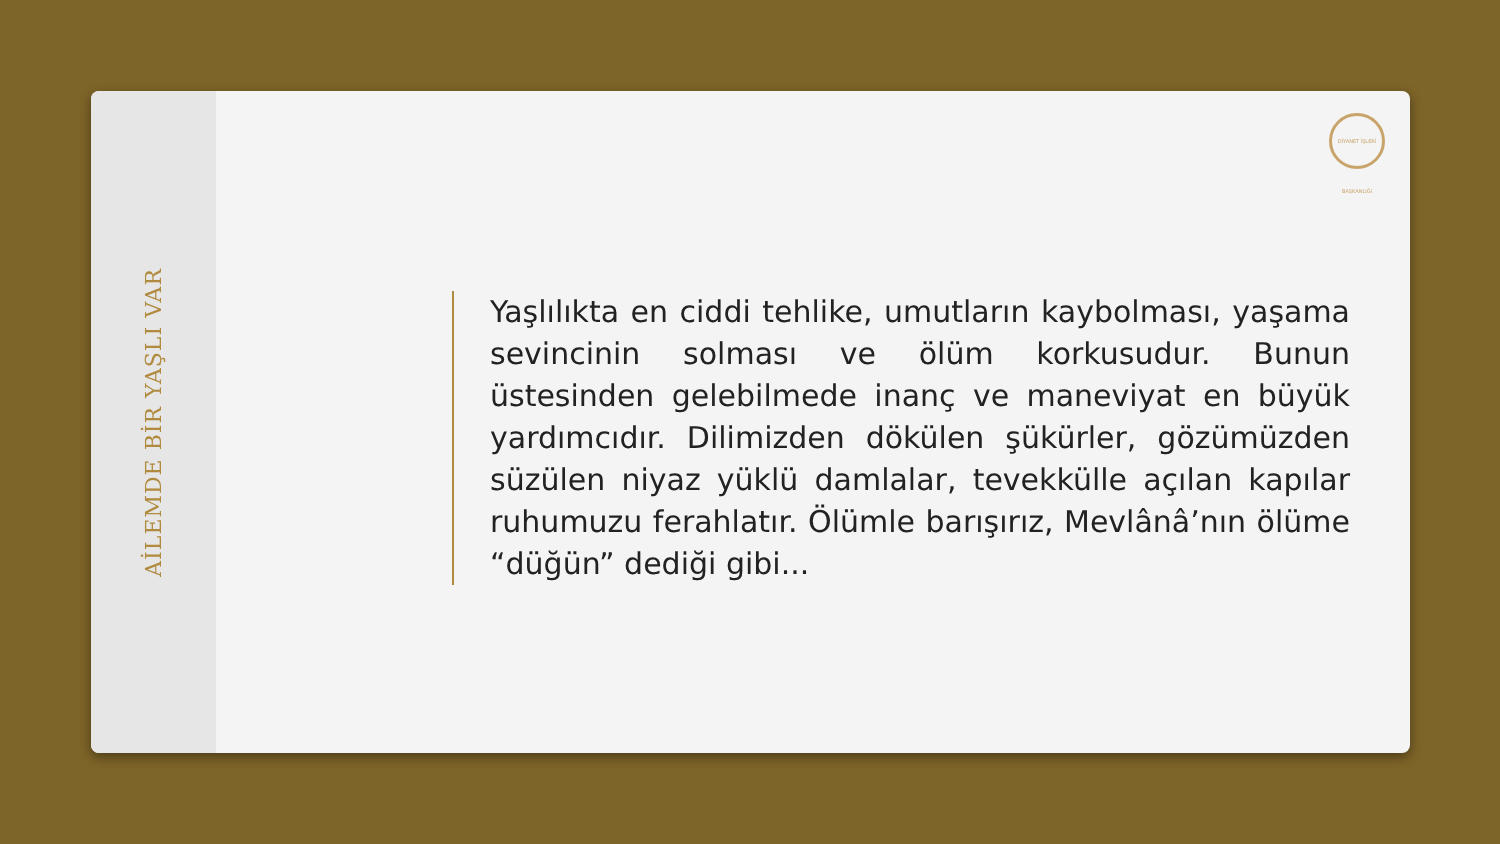AİLEMDE BİR YAŞLI VAR
DİYANET İŞLERİ BAŞKANLIĞI
Yaşlılıkta en ciddi tehlike, umutların kaybolması, yaşama sevincinin solması ve ölüm korkusudur. Bunun üstesinden gelebilmede inanç ve maneviyat en büyük yardımcıdır. Dilimizden dökülen şükürler, gözümüzden süzülen niyaz yüklü damlalar, tevekkülle açılan kapılar ruhumuzu ferahlatır. Ölümle barışırız, Mevlânâ’nın ölüme “düğün” dediği gibi...